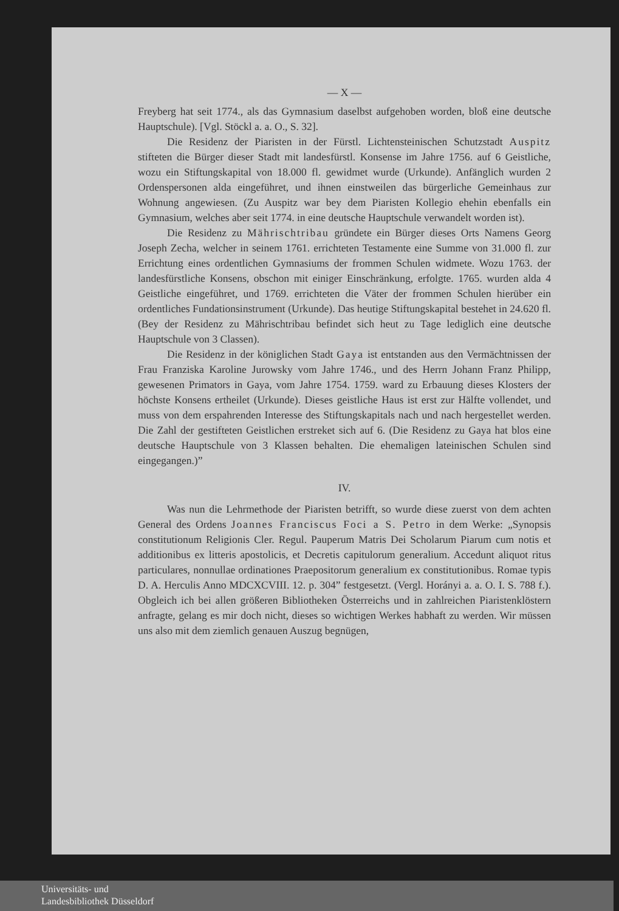— X —
Freyberg hat seit 1774., als das Gymnasium daselbst aufgehoben worden, bloß eine deutsche Hauptschule). [Vgl. Stöckl a. a. O., S. 32].
Die Residenz der Piaristen in der Fürstl. Lichtensteinischen Schutzstadt Auspitz stifteten die Bürger dieser Stadt mit landesfürstl. Konsense im Jahre 1756. auf 6 Geistliche, wozu ein Stiftungskapital von 18.000 fl. gewidmet wurde (Urkunde). Anfänglich wurden 2 Ordenspersonen alda eingeführet, und ihnen einstweilen das bürgerliche Gemeinhaus zur Wohnung angewiesen. (Zu Auspitz war bey dem Piaristen Kollegio ehehin ebenfalls ein Gymnasium, welches aber seit 1774. in eine deutsche Hauptschule verwandelt worden ist).
Die Residenz zu Mährischtribau gründete ein Bürger dieses Orts Namens Georg Joseph Zecha, welcher in seinem 1761. errichteten Testamente eine Summe von 31.000 fl. zur Errichtung eines ordentlichen Gymnasiums der frommen Schulen widmete. Wozu 1763. der landesfürstliche Konsens, obschon mit einiger Einschränkung, erfolgte. 1765. wurden alda 4 Geistliche eingeführet, und 1769. errichteten die Väter der frommen Schulen hierüber ein ordentliches Fundationsinstrument (Urkunde). Das heutige Stiftungskapital bestehet in 24.620 fl. (Bey der Residenz zu Mährischtribau befindet sich heut zu Tage lediglich eine deutsche Hauptschule von 3 Classen).
Die Residenz in der königlichen Stadt Gaya ist entstanden aus den Vermächtnissen der Frau Franziska Karoline Jurowsky vom Jahre 1746., und des Herrn Johann Franz Philipp, gewesenen Primators in Gaya, vom Jahre 1754. 1759. ward zu Erbauung dieses Klosters der höchste Konsens ertheilet (Urkunde). Dieses geistliche Haus ist erst zur Hälfte vollendet, und muss von dem erspahrenden Interesse des Stiftungskapitals nach und nach hergestellet werden. Die Zahl der gestifteten Geistlichen erstreket sich auf 6. (Die Residenz zu Gaya hat blos eine deutsche Hauptschule von 3 Klassen behalten. Die ehemaligen lateinischen Schulen sind eingegangen.)”
IV.
Was nun die Lehrmethode der Piaristen betrifft, so wurde diese zuerst von dem achten General des Ordens Joannes Franciscus Foci a S. Petro in dem Werke: „Synopsis constitutionum Religionis Cler. Regul. Pauperum Matris Dei Scholarum Piarum cum notis et additionibus ex litteris apostolicis, et Decretis capitulorum generalium. Accedunt aliquot ritus particulares, nonnullae ordinationes Praepositorum generalium ex constitutionibus. Romae typis D. A. Herculis Anno MDCXCVIII. 12. p. 304” festgesetzt. (Vergl. Horányi a. a. O. I. S. 788 f.). Obgleich ich bei allen größeren Bibliotheken Österreichs und in zahlreichen Piaristenklöstern anfragte, gelang es mir doch nicht, dieses so wichtigen Werkes habhaft zu werden. Wir müssen uns also mit dem ziemlich genauen Auszug begnügen,
Universitäts- und
Landesbibliothek Düsseldorf